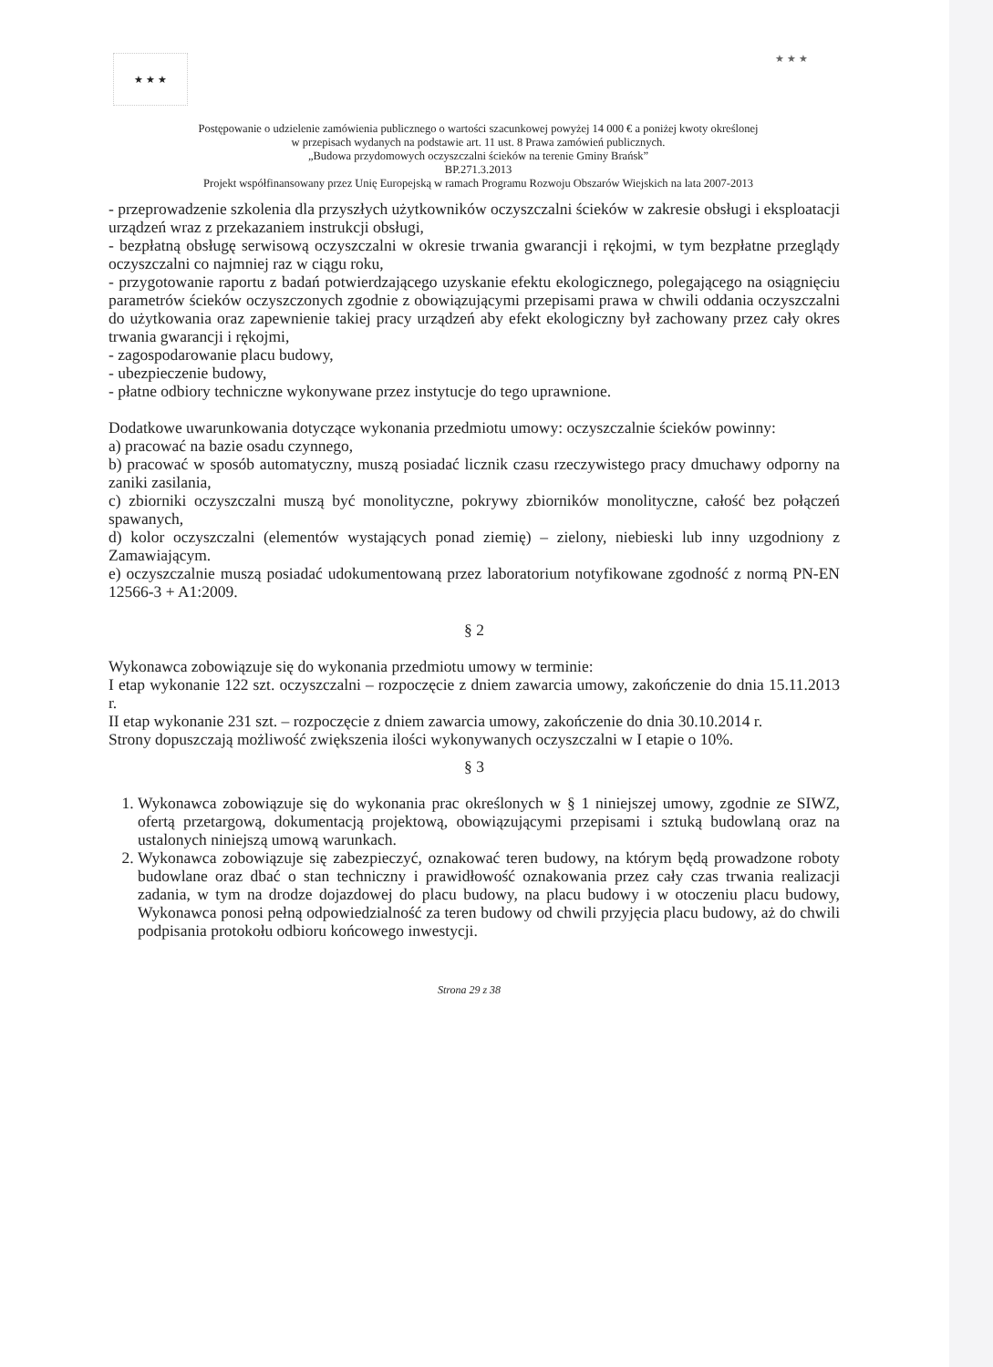★ ★ ★
★ ★ ★
Postępowanie o udzielenie zamówienia publicznego o wartości szacunkowej powyżej 14 000 € a poniżej kwoty określonej
w przepisach wydanych na podstawie art. 11 ust. 8 Prawa zamówień publicznych.
„Budowa przydomowych oczyszczalni ścieków na terenie Gminy Brańsk”
BP.271.3.2013
Projekt współfinansowany przez Unię Europejską w ramach Programu Rozwoju Obszarów Wiejskich na lata 2007-2013
- przeprowadzenie szkolenia dla przyszłych użytkowników oczyszczalni ścieków w zakresie obsługi i eksploatacji urządzeń wraz z przekazaniem instrukcji obsługi,
- bezpłatną obsługę serwisową oczyszczalni w okresie trwania gwarancji i rękojmi, w tym bezpłatne przeglądy oczyszczalni co najmniej raz w ciągu roku,
- przygotowanie raportu z badań potwierdzającego uzyskanie efektu ekologicznego, polegającego na osiągnięciu parametrów ścieków oczyszczonych zgodnie z obowiązującymi przepisami prawa w chwili oddania oczyszczalni do użytkowania oraz zapewnienie takiej pracy urządzeń aby efekt ekologiczny był zachowany przez cały okres trwania gwarancji i rękojmi,
- zagospodarowanie placu budowy,
- ubezpieczenie budowy,
- płatne odbiory techniczne wykonywane przez instytucje do tego uprawnione.
Dodatkowe uwarunkowania dotyczące wykonania przedmiotu umowy: oczyszczalnie ścieków powinny:
a) pracować na bazie osadu czynnego,
b) pracować w sposób automatyczny, muszą posiadać licznik czasu rzeczywistego pracy dmuchawy odporny na zaniki zasilania,
c) zbiorniki oczyszczalni muszą być monolityczne, pokrywy zbiorników monolityczne, całość bez połączeń spawanych,
d) kolor oczyszczalni (elementów wystających ponad ziemię) – zielony, niebieski lub inny uzgodniony z Zamawiającym.
e) oczyszczalnie muszą posiadać udokumentowaną przez laboratorium notyfikowane zgodność z normą PN-EN 12566-3 + A1:2009.
§ 2
Wykonawca zobowiązuje się do wykonania przedmiotu umowy w terminie:
I etap wykonanie 122 szt. oczyszczalni – rozpoczęcie z dniem zawarcia umowy, zakończenie do dnia 15.11.2013 r.
II etap wykonanie 231 szt. – rozpoczęcie z dniem zawarcia umowy, zakończenie do dnia 30.10.2014 r.
Strony dopuszczają możliwość zwiększenia ilości wykonywanych oczyszczalni w I etapie o 10%.
§ 3
1. Wykonawca zobowiązuje się do wykonania prac określonych w § 1 niniejszej umowy, zgodnie ze SIWZ, ofertą przetargową, dokumentacją projektową, obowiązującymi przepisami i sztuką budowlaną oraz na ustalonych niniejszą umową warunkach.
2. Wykonawca zobowiązuje się zabezpieczyć, oznakować teren budowy, na którym będą prowadzone roboty budowlane oraz dbać o stan techniczny i prawidłowość oznakowania przez cały czas trwania realizacji zadania, w tym na drodze dojazdowej do placu budowy, na placu budowy i w otoczeniu placu budowy, Wykonawca ponosi pełną odpowiedzialność za teren budowy od chwili przyjęcia placu budowy, aż do chwili podpisania protokołu odbioru końcowego inwestycji.
Strona 29 z 38